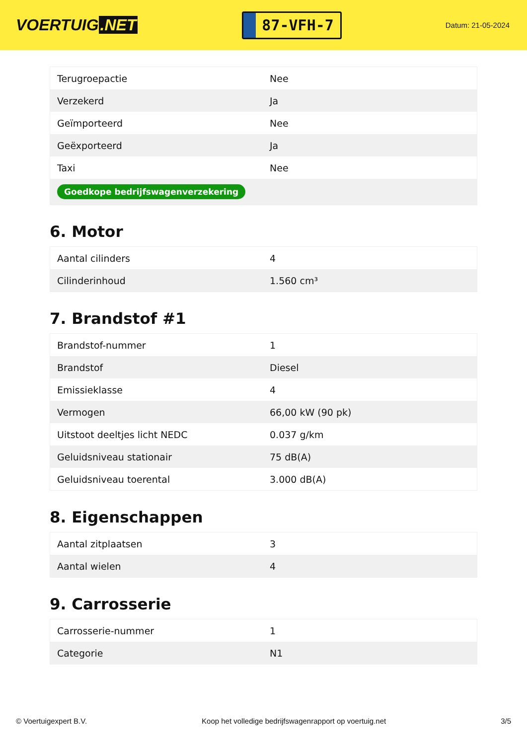VOERTUIG.NET
87-VFH-7
Datum: 21-05-2024
| Terugroepactie | Nee |
| Verzekerd | Ja |
| Geïmporteerd | Nee |
| Geëxporteerd | Ja |
| Taxi | Nee |
| Goedkope bedrijfswagenverzekering | |
6. Motor
| Aantal cilinders | 4 |
| Cilinderinhoud | 1.560 cm³ |
7. Brandstof #1
| Brandstof-nummer | 1 |
| Brandstof | Diesel |
| Emissieklasse | 4 |
| Vermogen | 66,00 kW (90 pk) |
| Uitstoot deeltjes licht NEDC | 0.037 g/km |
| Geluidsniveau stationair | 75 dB(A) |
| Geluidsniveau toerental | 3.000 dB(A) |
8. Eigenschappen
| Aantal zitplaatsen | 3 |
| Aantal wielen | 4 |
9. Carrosserie
| Carrosserie-nummer | 1 |
| Categorie | N1 |
© Voertuigexpert B.V. Koop het volledige bedrijfswagenrapport op voertuig.net 3/5